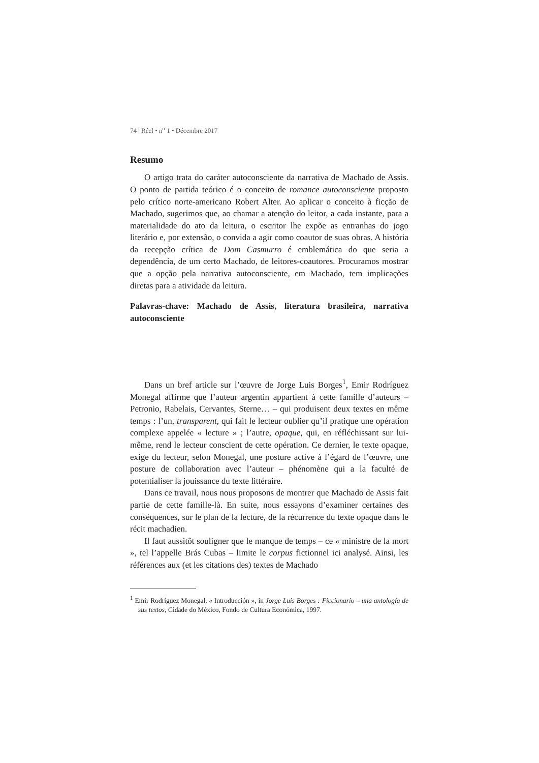74 | Réel • n<sup>o</sup> 1 • Décembre 2017
Resumo
O artigo trata do caráter autoconsciente da narrativa de Machado de Assis. O ponto de partida teórico é o conceito de romance autoconsciente proposto pelo crítico norte-americano Robert Alter. Ao aplicar o conceito à ficção de Machado, sugerimos que, ao chamar a atenção do leitor, a cada instante, para a materialidade do ato da leitura, o escritor lhe expõe as entranhas do jogo literário e, por extensão, o convida a agir como coautor de suas obras. A história da recepção crítica de Dom Casmurro é emblemática do que seria a dependência, de um certo Machado, de leitores-coautores. Procuramos mostrar que a opção pela narrativa autoconsciente, em Machado, tem implicações diretas para a atividade da leitura.
Palavras-chave: Machado de Assis, literatura brasileira, narrativa autoconsciente
Dans un bref article sur l’œuvre de Jorge Luis Borges<sup>1</sup>, Emir Rodríguez Monegal affirme que l’auteur argentin appartient à cette famille d’auteurs – Petronio, Rabelais, Cervantes, Sterne… – qui produisent deux textes en même temps : l’un, transparent, qui fait le lecteur oublier qu’il pratique une opération complexe appelée « lecture » ; l’autre, opaque, qui, en réfléchissant sur lui-même, rend le lecteur conscient de cette opération. Ce dernier, le texte opaque, exige du lecteur, selon Monegal, une posture active à l’égard de l’œuvre, une posture de collaboration avec l’auteur – phénomène qui a la faculté de potentialiser la jouissance du texte littéraire.
Dans ce travail, nous nous proposons de montrer que Machado de Assis fait partie de cette famille-là. En suite, nous essayons d’examiner certaines des conséquences, sur le plan de la lecture, de la récurrence du texte opaque dans le récit machadien.
Il faut aussitôt souligner que le manque de temps – ce « ministre de la mort », tel l’appelle Brás Cubas – limite le corpus fictionnel ici analysé. Ainsi, les références aux (et les citations des) textes de Machado
<sup>1</sup> Emir Rodríguez Monegal, « Introducción », in Jorge Luis Borges : Ficcionario – una antología de sus textos, Cidade do México, Fondo de Cultura Económica, 1997.